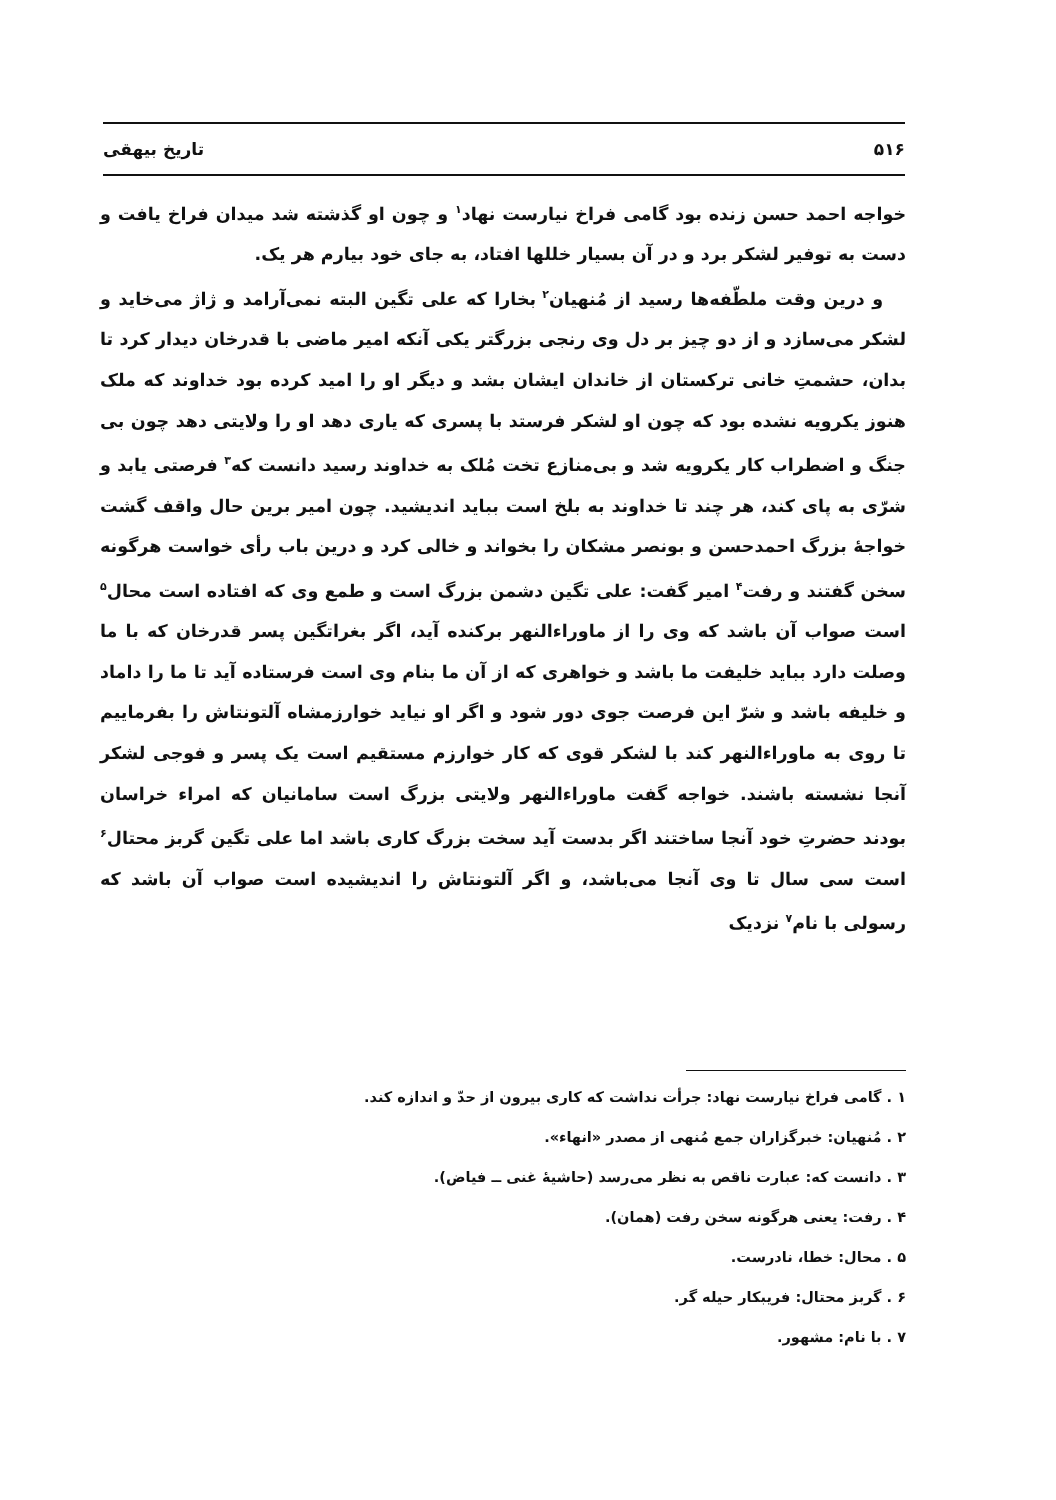۵۱۶ تاریخ بیهقی
خواجه احمد حسن زنده بود گامی فراخ نیارست نهاد<sup>۱</sup> و چون او گذشته شد میدان فراخ یافت و دست به توفیر لشکر برد و در آن بسیار خللها افتاد، به جای خود بیارم هر یک.
و درین وقت ملطّفه‌ها رسید از مُنهیان<sup>۲</sup> بخارا که علی تگین البته نمی‌آرامد و ژاژ می‌خاید و لشکر می‌سازد و از دو چیز بر دل وی رنجی بزرگتر یکی آنکه امیر ماضی با قدرخان دیدار کرد تا بدان، حشمتِ خانی ترکستان از خاندان ایشان بشد و دیگر او را امید کرده بود خداوند که ملک هنوز یکرویه نشده بود که چون او لشکر فرستد با پسری که یاری دهد او را ولایتی دهد چون بی جنگ و اضطراب کار یکرویه شد و بی‌منازع تخت مُلک به خداوند رسید دانست که<sup>۳</sup> فرصتی یابد و شرّی به پای کند، هر چند تا خداوند به بلخ است بباید اندیشید. چون امیر برین حال واقف گشت خواجهٔ بزرگ احمدحسن و بونصر مشکان را بخواند و خالی کرد و درین باب رأی خواست هرگونه سخن گفتند و رفت<sup>۴</sup> امیر گفت: علی تگین دشمن بزرگ است و طمع وی که افتاده است محال<sup>۵</sup> است صواب آن باشد که وی را از ماوراءالنهر برکنده آید، اگر بغراتگین پسر قدرخان که با ما وصلت دارد بباید خلیفت ما باشد و خواهری که از آن ما بنام وی است فرستاده آید تا ما را داماد و خلیفه باشد و شرّ این فرصت جوی دور شود و اگر او نیاید خوارزمشاه آلتونتاش را بفرماییم تا روی به ماوراءالنهر کند با لشکر قوی که کار خوارزم مستقیم است یک پسر و فوجی لشکر آنجا نشسته باشند. خواجه گفت ماوراءالنهر ولایتی بزرگ است سامانیان که امراء خراسان بودند حضرتِ خود آنجا ساختند اگر بدست آید سخت بزرگ کاری باشد اما علی تگین گربز محتال<sup>۶</sup> است سی سال تا وی آنجا می‌باشد، و اگر آلتونتاش را اندیشیده است صواب آن باشد که رسولی با نام<sup>۷</sup> نزدیک
۱ . گامی فراخ نیارست نهاد: جرأت نداشت که کاری بیرون از حدّ و اندازه کند.
۲ . مُنهیان: خبرگزاران جمع مُنهی از مصدر «انهاء».
۳ . دانست که: عبارت ناقص به نظر می‌رسد (حاشیهٔ غنی ــ فیاض).
۴ . رفت: یعنی هرگونه سخن رفت (همان).
۵ . محال: خطا، نادرست.
۶ . گربز محتال: فریبکار حیله گر.
۷ . با نام: مشهور.